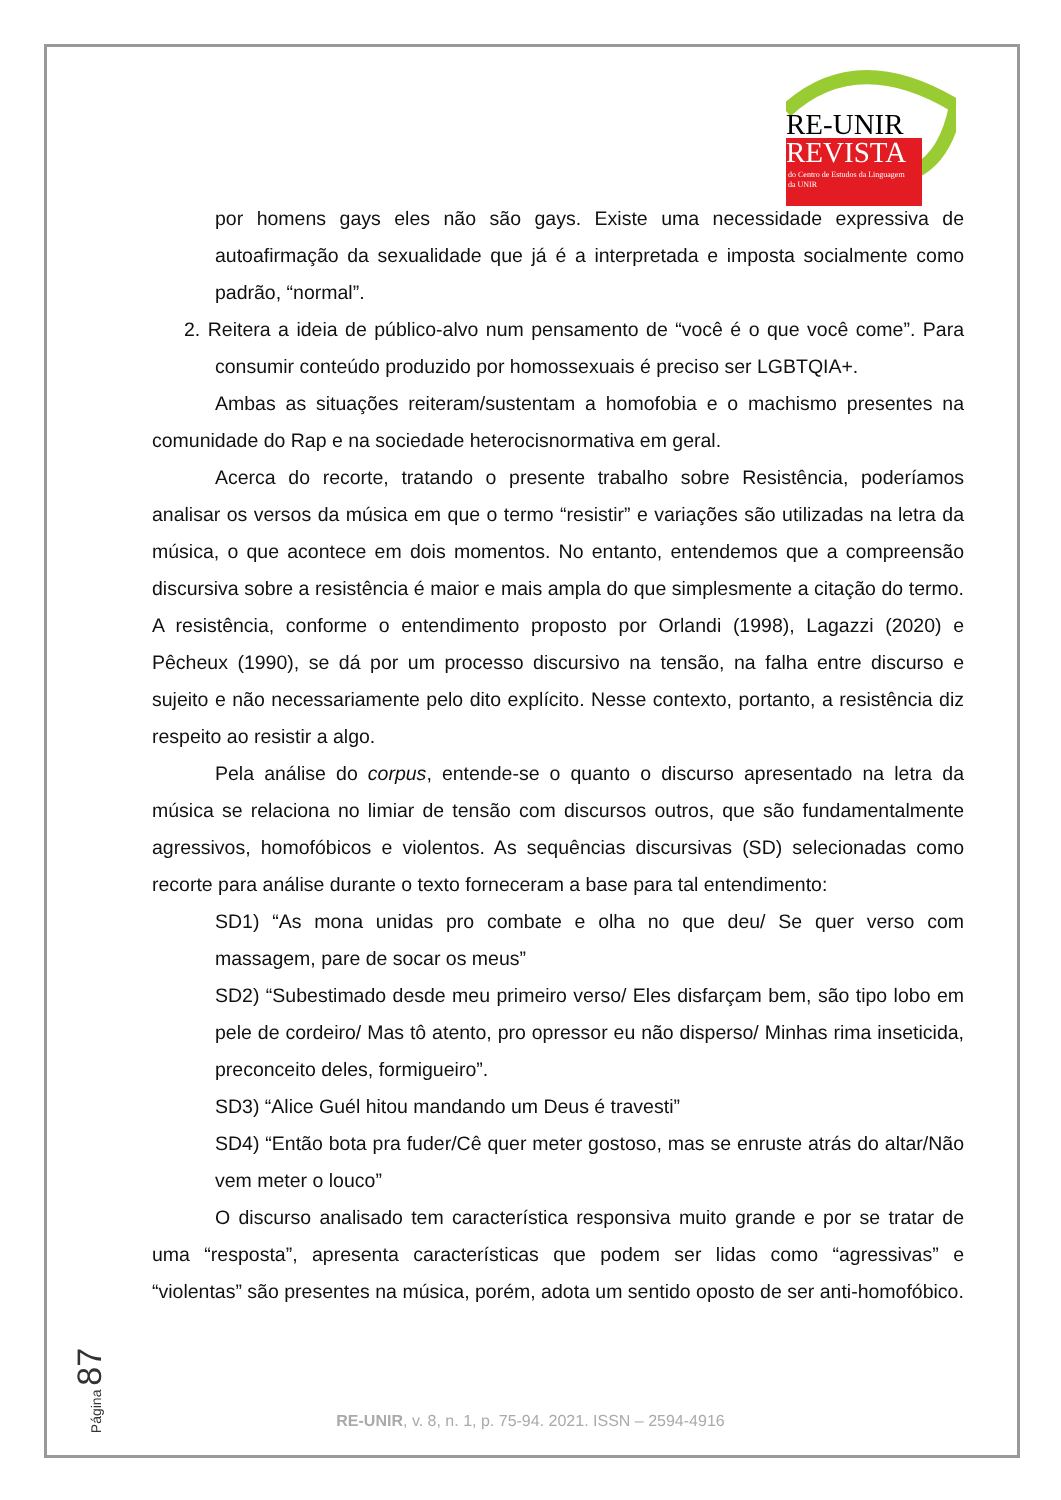RE-UNIR
REVISTA
do Centro de Estudos da Linguagem
da UNIR
por homens gays eles não são gays. Existe uma necessidade expressiva de autoafirmação da sexualidade que já é a interpretada e imposta socialmente como padrão, “normal”.
2. Reitera a ideia de público-alvo num pensamento de “você é o que você come”. Para consumir conteúdo produzido por homossexuais é preciso ser LGBTQIA+.
Ambas as situações reiteram/sustentam a homofobia e o machismo presentes na comunidade do Rap e na sociedade heterocisnormativa em geral.
Acerca do recorte, tratando o presente trabalho sobre Resistência, poderíamos analisar os versos da música em que o termo “resistir” e variações são utilizadas na letra da música, o que acontece em dois momentos. No entanto, entendemos que a compreensão discursiva sobre a resistência é maior e mais ampla do que simplesmente a citação do termo. A resistência, conforme o entendimento proposto por Orlandi (1998), Lagazzi (2020) e Pêcheux (1990), se dá por um processo discursivo na tensão, na falha entre discurso e sujeito e não necessariamente pelo dito explícito. Nesse contexto, portanto, a resistência diz respeito ao resistir a algo.
Pela análise do corpus, entende-se o quanto o discurso apresentado na letra da música se relaciona no limiar de tensão com discursos outros, que são fundamentalmente agressivos, homofóbicos e violentos. As sequências discursivas (SD) selecionadas como recorte para análise durante o texto forneceram a base para tal entendimento:
SD1) “As mona unidas pro combate e olha no que deu/ Se quer verso com massagem, pare de socar os meus”
SD2) “Subestimado desde meu primeiro verso/ Eles disfarçam bem, são tipo lobo em pele de cordeiro/ Mas tô atento, pro opressor eu não disperso/ Minhas rima inseticida, preconceito deles, formigueiro”.
SD3) “Alice Guél hitou mandando um Deus é travesti”
SD4) “Então bota pra fuder/Cê quer meter gostoso, mas se enruste atrás do altar/Não vem meter o louco”
O discurso analisado tem característica responsiva muito grande e por se tratar de uma “resposta”, apresenta características que podem ser lidas como “agressivas” e “violentas” são presentes na música, porém, adota um sentido oposto de ser anti-homofóbico.
Página 87
RE-UNIR, v. 8, n. 1, p. 75-94. 2021. ISSN – 2594-4916